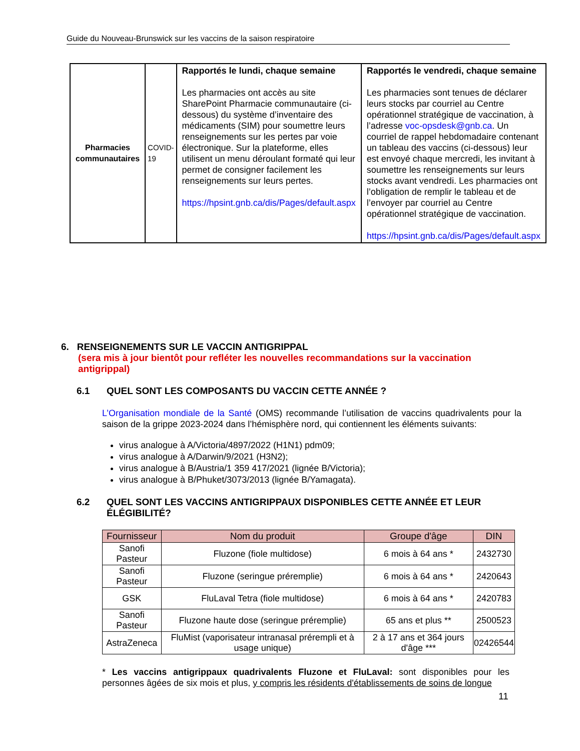Guide du Nouveau-Brunswick sur les vaccins de la saison respiratoire
| Pharmacies communautaires | COVID-19 | Rapportés le lundi, chaque semaine Les pharmacies ont accès au site SharePoint Pharmacie communautaire (ci-dessous) du système d’inventaire des médicaments (SIM) pour soumettre leurs renseignements sur les pertes par voie électronique. Sur la plateforme, elles utilisent un menu déroulant formaté qui leur permet de consigner facilement les renseignements sur leurs pertes. https://hpsint.gnb.ca/dis/Pages/default.aspx | Rapportés le vendredi, chaque semaine Les pharmacies sont tenues de déclarer leurs stocks par courriel au Centre opérationnel stratégique de vaccination, à l’adresse voc-opsdesk@gnb.ca . Un courriel de rappel hebdomadaire contenant un tableau des vaccins (ci-dessous) leur est envoyé chaque mercredi, les invitant à soumettre les renseignements sur leurs stocks avant vendredi. Les pharmacies ont l’obligation de remplir le tableau et de l’envoyer par courriel au Centre opérationnel stratégique de vaccination. https://hpsint.gnb.ca/dis/Pages/default.aspx |
6. RENSEIGNEMENTS SUR LE VACCIN ANTIGRIPPAL
(sera mis à jour bientôt pour refléter les nouvelles recommandations sur la vaccination antigrippal)
6.1 QUEL SONT LES COMPOSANTS DU VACCIN CETTE ANNÉE ?
L’Organisation mondiale de la Santé (OMS) recommande l’utilisation de vaccins quadrivalents pour la saison de la grippe 2023-2024 dans l’hémisphère nord, qui contiennent les éléments suivants:
virus analogue à A/Victoria/4897/2022 (H1N1) pdm09;
virus analogue à A/Darwin/9/2021 (H3N2);
virus analogue à B/Austria/1 359 417/2021 (lignée B/Victoria);
virus analogue à B/Phuket/3073/2013 (lignée B/Yamagata).
6.2 QUEL SONT LES VACCINS ANTIGRIPPAUX DISPONIBLES CETTE ANNÉE ET LEUR ÉLÉGIBILITÉ?
| Fournisseur | Nom du produit | Groupe d'âge | DIN |
| --- | --- | --- | --- |
| Sanofi Pasteur | Fluzone (fiole multidose) | 6 mois à 64 ans * | 2432730 |
| Sanofi Pasteur | Fluzone (seringue préremplie) | 6 mois à 64 ans * | 2420643 |
| GSK | FluLaval Tetra (fiole multidose) | 6 mois à 64 ans * | 2420783 |
| Sanofi Pasteur | Fluzone haute dose (seringue préremplie) | 65 ans et plus ** | 2500523 |
| AstraZeneca | FluMist (vaporisateur intranasal prérempli et à usage unique) | 2 à 17 ans et 364 jours d'âge *** | 02426544 |
* Les vaccins antigrippaux quadrivalents Fluzone et FluLaval: sont disponibles pour les personnes âgées de six mois et plus, y compris les résidents d'établissements de soins de longue
11